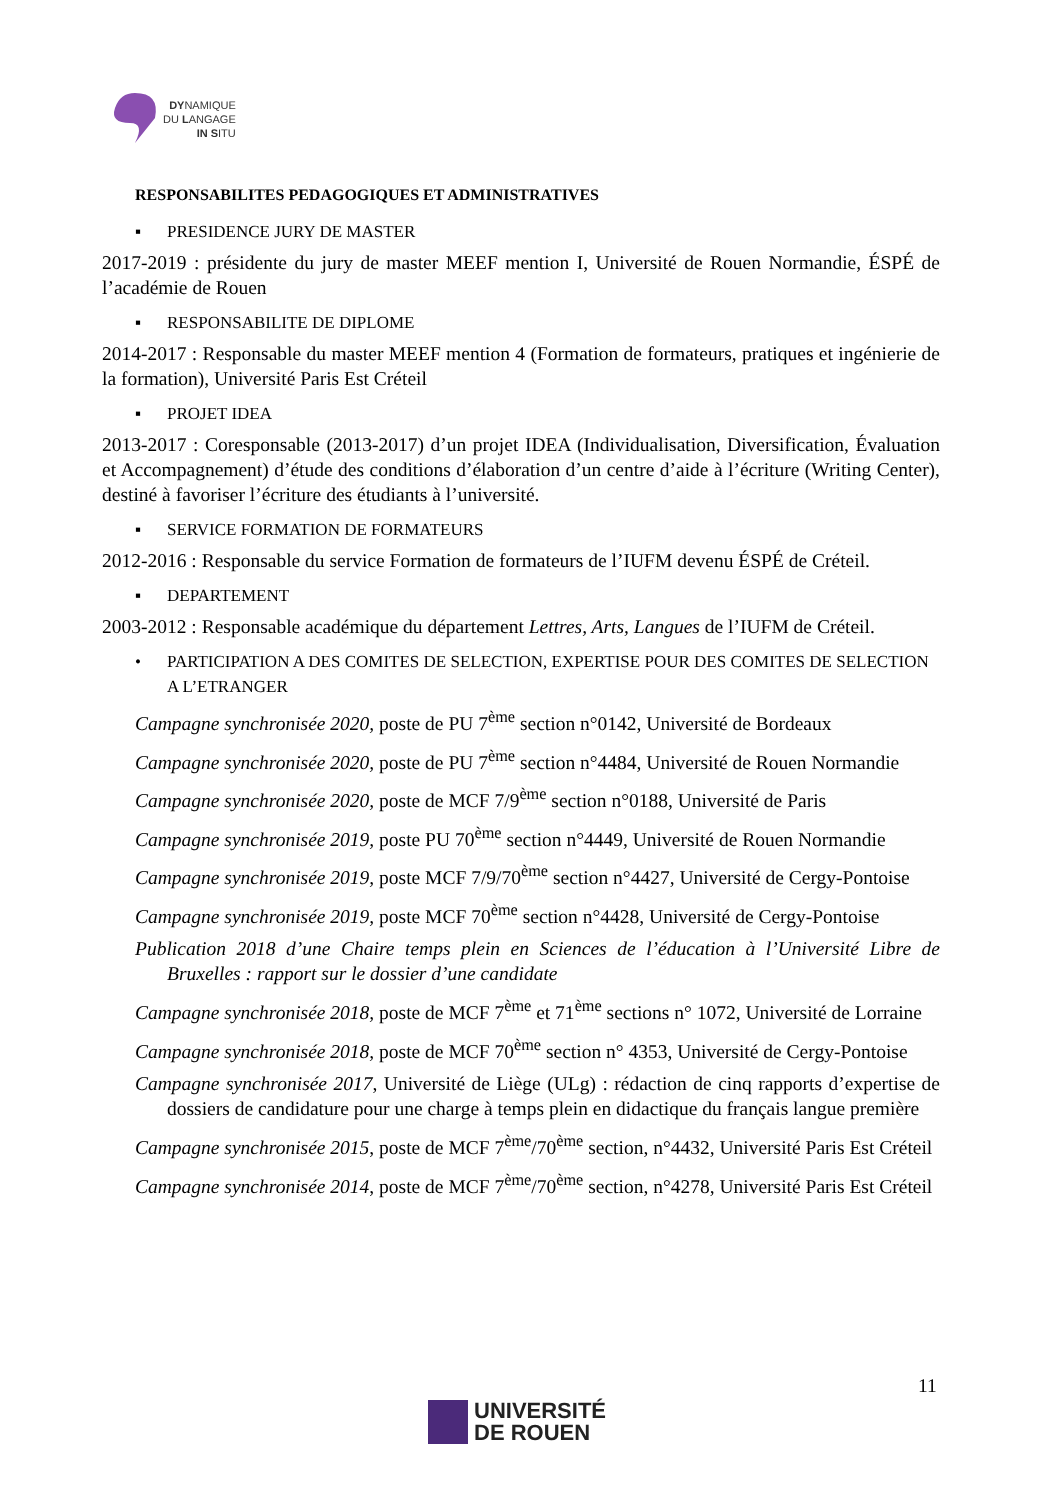DYNAMIQUE
DU LANGAGE
IN SITU
RESPONSABILITES PEDAGOGIQUES ET ADMINISTRATIVES
▪ PRESIDENCE JURY DE MASTER
2017-2019 : présidente du jury de master MEEF mention I, Université de Rouen Normandie, ÉSPÉ de l’académie de Rouen
▪ RESPONSABILITE DE DIPLOME
2014-2017 : Responsable du master MEEF mention 4 (Formation de formateurs, pratiques et ingénierie de la formation), Université Paris Est Créteil
▪ PROJET IDEA
2013-2017 : Coresponsable (2013-2017) d’un projet IDEA (Individualisation, Diversification, Évaluation et Accompagnement) d’étude des conditions d’élaboration d’un centre d’aide à l’écriture (Writing Center), destiné à favoriser l’écriture des étudiants à l’université.
▪ SERVICE FORMATION DE FORMATEURS
2012-2016 : Responsable du service Formation de formateurs de l’IUFM devenu ÉSPÉ de Créteil.
▪ DEPARTEMENT
2003-2012 : Responsable académique du département Lettres, Arts, Langues de l’IUFM de Créteil.
• PARTICIPATION A DES COMITES DE SELECTION, EXPERTISE POUR DES COMITES DE SELECTION A L’ETRANGER
Campagne synchronisée 2020, poste de PU 7<sup>ème</sup> section n°0142, Université de Bordeaux
Campagne synchronisée 2020, poste de PU 7<sup>ème</sup> section n°4484, Université de Rouen Normandie
Campagne synchronisée 2020, poste de MCF 7/9<sup>ème</sup> section n°0188, Université de Paris
Campagne synchronisée 2019, poste PU 70<sup>ème</sup> section n°4449, Université de Rouen Normandie
Campagne synchronisée 2019, poste MCF 7/9/70<sup>ème</sup> section n°4427, Université de Cergy-Pontoise
Campagne synchronisée 2019, poste MCF 70<sup>ème</sup> section n°4428, Université de Cergy-Pontoise
Publication 2018 d’une Chaire temps plein en Sciences de l’éducation à l’Université Libre de Bruxelles : rapport sur le dossier d’une candidate
Campagne synchronisée 2018, poste de MCF 7<sup>ème</sup> et 71<sup>ème</sup> sections n° 1072, Université de Lorraine
Campagne synchronisée 2018, poste de MCF 70<sup>ème</sup> section n° 4353, Université de Cergy-Pontoise
Campagne synchronisée 2017, Université de Liège (ULg) : rédaction de cinq rapports d’expertise de dossiers de candidature pour une charge à temps plein en didactique du français langue première
Campagne synchronisée 2015, poste de MCF 7<sup>ème</sup>/70<sup>ème</sup> section, n°4432, Université Paris Est Créteil
Campagne synchronisée 2014, poste de MCF 7<sup>ème</sup>/70<sup>ème</sup> section, n°4278, Université Paris Est Créteil
11
UNIVERSITÉ
DE ROUEN